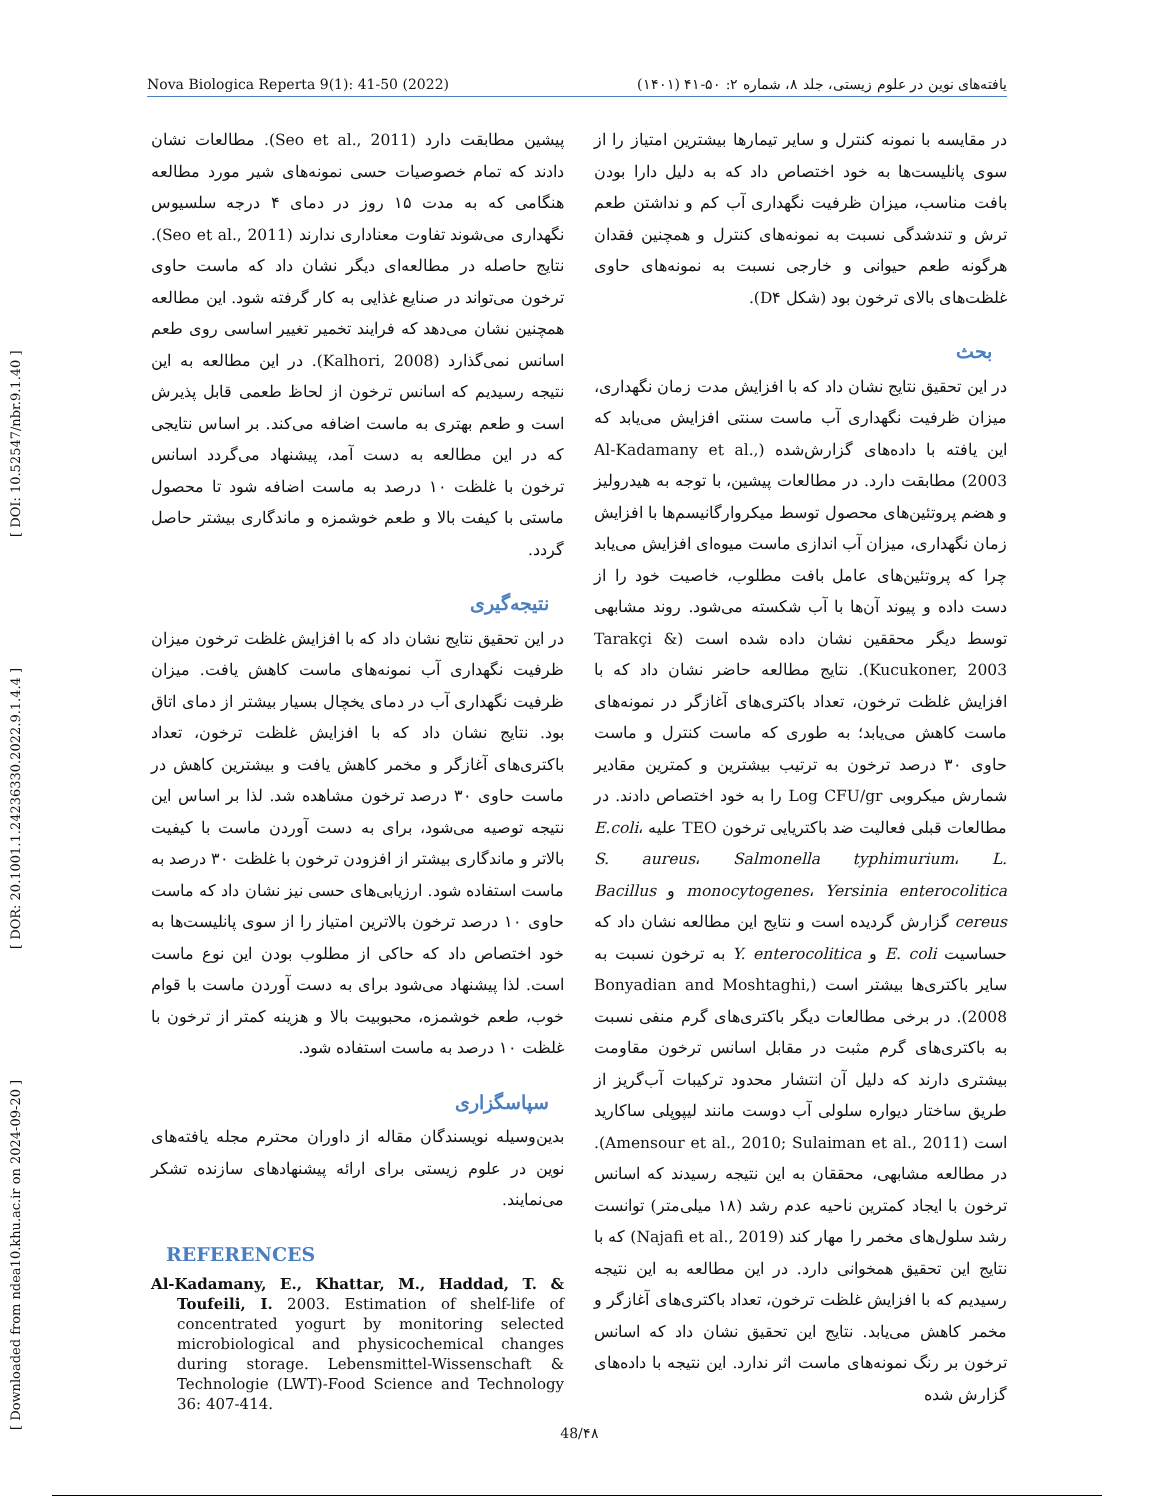Nova Biologica Reperta 9(1): 41-50 (2022) یافته‌های نوین در علوم زیستی، جلد ۸، شماره ۲: ۵۰-۴۱ (۱۴۰۱)
[ Downloaded from ndea10.khu.ac.ir on 2024-09-20 ] [ DOR: 20.1001.1.24236330.2022.9.1.4.4 ] [ DOI: 10.52547/nbr.9.1.40 ]
در مقایسه با نمونه کنترل و سایر تیمارها بیشترین امتیاز را از سوی پانلیست‌ها به خود اختصاص داد که به دلیل دارا بودن بافت مناسب، میزان ظرفیت نگهداری آب کم و نداشتن طعم ترش و تندشدگی نسبت به نمونه‌های کنترل و همچنین فقدان هرگونه طعم حیوانی و خارجی نسبت به نمونه‌های حاوی غلظت‌های بالای ترخون بود (شکل D۴).
بحث
در این تحقیق نتایج نشان داد که با افزایش مدت زمان نگهداری، میزان ظرفیت نگهداری آب ماست سنتی افزایش می‌یابد که این یافته با داده‌های گزارش‌شده (Al-Kadamany et al., 2003) مطابقت دارد. در مطالعات پیشین، با توجه به هیدرولیز و هضم پروتئین‌های محصول توسط میکروارگانیسم‌ها با افزایش زمان نگهداری، میزان آب اندازی ماست میوه‌ای افزایش می‌یابد چرا که پروتئین‌های عامل بافت مطلوب، خاصیت خود را از دست داده و پیوند آن‌ها با آب شکسته می‌شود. روند مشابهی توسط دیگر محققین نشان داده شده است (Tarakçi & Kucukoner, 2003). نتایج مطالعه حاضر نشان داد که با افزایش غلظت ترخون، تعداد باکتری‌های آغازگر در نمونه‌های ماست کاهش می‌یابد؛ به طوری که ماست کنترل و ماست حاوی ۳۰ درصد ترخون به ترتیب بیشترین و کمترین مقادیر شمارش میکروبی Log CFU/gr را به خود اختصاص دادند. در مطالعات قبلی فعالیت ضد باکتریایی ترخون TEO علیه E.coli، S. aureus، Salmonella typhimurium، L. monocytogenes، Yersinia enterocolitica و Bacillus cereus گزارش گردیده است و نتایج این مطالعه نشان داد که حساسیت E. coli و Y. enterocolitica به ترخون نسبت به سایر باکتری‌ها بیشتر است (Bonyadian and Moshtaghi, 2008). در برخی مطالعات دیگر باکتری‌های گرم منفی نسبت به باکتری‌های گرم مثبت در مقابل اسانس ترخون مقاومت بیشتری دارند که دلیل آن انتشار محدود ترکیبات آب‌گریز از طریق ساختار دیواره سلولی آب دوست مانند لیپوپلی ساکارید است (Amensour et al., 2010; Sulaiman et al., 2011). در مطالعه مشابهی، محققان به این نتیجه رسیدند که اسانس ترخون با ایجاد کمترین ناحیه عدم رشد (۱۸ میلی‌متر) توانست رشد سلول‌های مخمر را مهار کند (Najafi et al., 2019) که با نتایج این تحقیق همخوانی دارد. در این مطالعه به این نتیجه رسیدیم که با افزایش غلظت ترخون، تعداد باکتری‌های آغازگر و مخمر کاهش می‌یابد. نتایج این تحقیق نشان داد که اسانس ترخون بر رنگ نمونه‌های ماست اثر ندارد. این نتیجه با داده‌های گزارش شده
پیشین مطابقت دارد (Seo et al., 2011). مطالعات نشان دادند که تمام خصوصیات حسی نمونه‌های شیر مورد مطالعه هنگامی که به مدت ۱۵ روز در دمای ۴ درجه سلسیوس نگهداری می‌شوند تفاوت معناداری ندارند (Seo et al., 2011). نتایج حاصله در مطالعه‌ای دیگر نشان داد که ماست حاوی ترخون می‌تواند در صنایع غذایی به کار گرفته شود. این مطالعه همچنین نشان می‌دهد که فرایند تخمیر تغییر اساسی روی طعم اسانس نمی‌گذارد (Kalhori, 2008). در این مطالعه به این نتیجه رسیدیم که اسانس ترخون از لحاظ طعمی قابل پذیرش است و طعم بهتری به ماست اضافه می‌کند. بر اساس نتایجی که در این مطالعه به دست آمد، پیشنهاد می‌گردد اسانس ترخون با غلظت ۱۰ درصد به ماست اضافه شود تا محصول ماستی با کیفت بالا و طعم خوشمزه و ماندگاری بیشتر حاصل گردد.
نتیجه‌گیری
در این تحقیق نتایج نشان داد که با افزایش غلظت ترخون میزان ظرفیت نگهداری آب نمونه‌های ماست کاهش یافت. میزان ظرفیت نگهداری آب در دمای یخچال بسیار بیشتر از دمای اتاق بود. نتایج نشان داد که با افزایش غلظت ترخون، تعداد باکتری‌های آغازگر و مخمر کاهش یافت و بیشترین کاهش در ماست حاوی ۳۰ درصد ترخون مشاهده شد. لذا بر اساس این نتیجه توصیه می‌شود، برای به دست آوردن ماست با کیفیت بالاتر و ماندگاری بیشتر از افزودن ترخون با غلظت ۳۰ درصد به ماست استفاده شود. ارزیابی‌های حسی نیز نشان داد که ماست حاوی ۱۰ درصد ترخون بالاترین امتیاز را از سوی پانلیست‌ها به خود اختصاص داد که حاکی از مطلوب بودن این نوع ماست است. لذا پیشنهاد می‌شود برای به دست آوردن ماست با قوام خوب، طعم خوشمزه، محبوبیت بالا و هزینه کمتر از ترخون با غلظت ۱۰ درصد به ماست استفاده شود.
سپاسگزاری
بدین‌وسیله نویسندگان مقاله از داوران محترم مجله یافته‌های نوین در علوم زیستی برای ارائه پیشنهادهای سازنده تشکر می‌نمایند.
REFERENCES
Al-Kadamany, E., Khattar, M., Haddad, T. & Toufeili, I. 2003. Estimation of shelf-life of concentrated yogurt by monitoring selected microbiological and physicochemical changes during storage. Lebensmittel-Wissenschaft & Technologie (LWT)-Food Science and Technology 36: 407-414.
48/۴۸